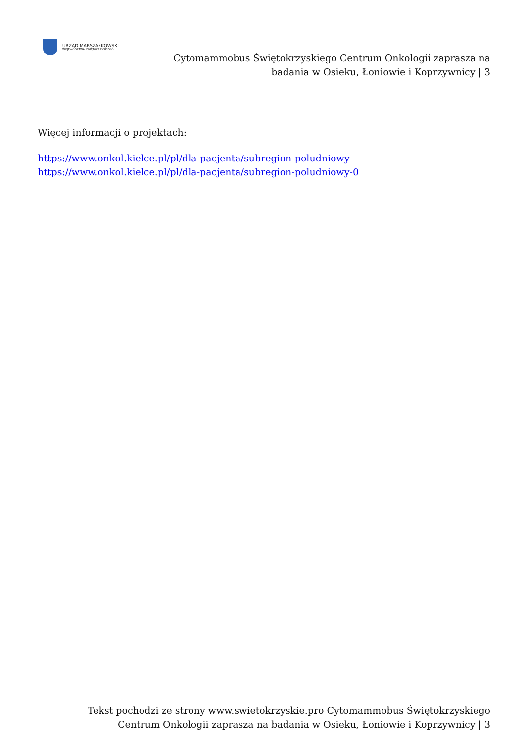URZĄD MARSZAŁKOWSKI
WOJEWÓDZTWA ŚWIĘTOKRZYSKIEGO
Cytomammobus Świętokrzyskiego Centrum Onkologii zaprasza na badania w Osieku, Łoniowie i Koprzywnicy | 3
Więcej informacji o projektach:
https://www.onkol.kielce.pl/pl/dla-pacjenta/subregion-poludniowy
https://www.onkol.kielce.pl/pl/dla-pacjenta/subregion-poludniowy-0
Tekst pochodzi ze strony www.swietokrzyskie.pro Cytomammobus Świętokrzyskiego Centrum Onkologii zaprasza na badania w Osieku, Łoniowie i Koprzywnicy | 3